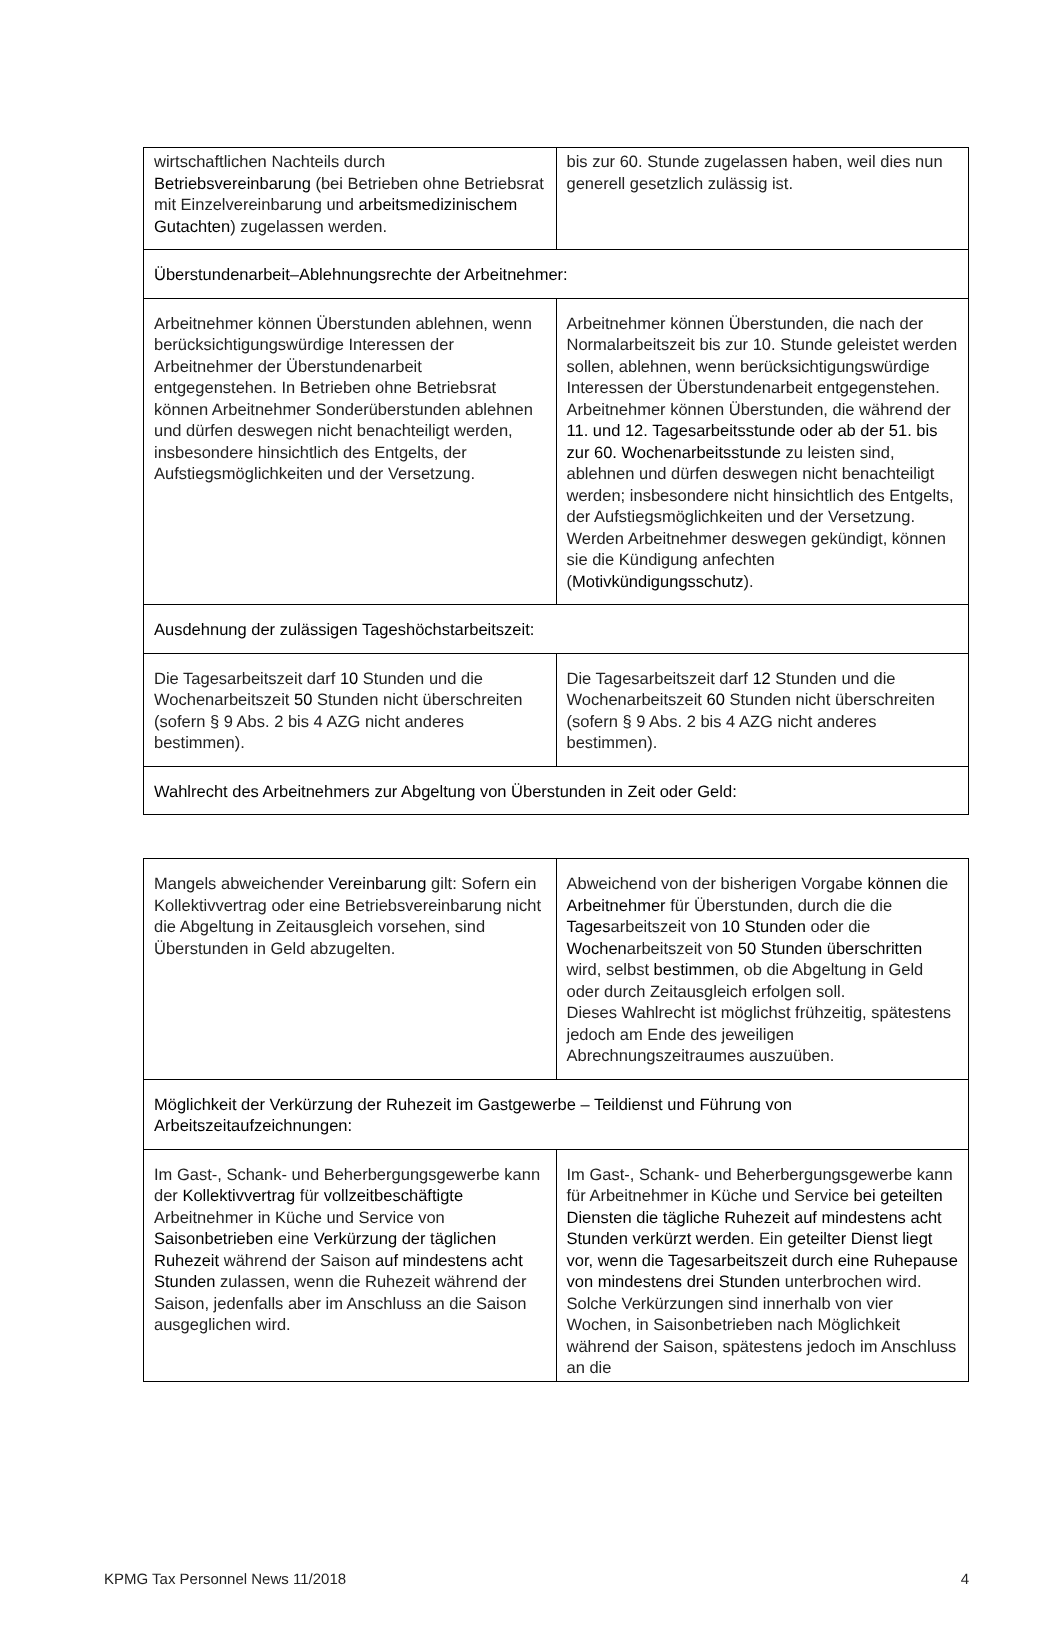| wirtschaftlichen Nachteils durch Betriebsvereinbarung (bei Betrieben ohne Betriebsrat mit Einzelvereinbarung und arbeitsmedizinischem Gutachten ) zugelassen werden. | bis zur 60. Stunde zugelassen haben, weil dies nun generell gesetzlich zulässig ist. |
| Überstundenarbeit–Ablehnungsrechte der Arbeitnehmer: | |
| Arbeitnehmer können Überstunden ablehnen, wenn berücksichtigungswürdige Interessen der Arbeitnehmer der Überstundenarbeit entgegenstehen. In Betrieben ohne Betriebsrat können Arbeitnehmer Sonderüberstunden ablehnen und dürfen deswegen nicht benachteiligt werden, insbesondere hinsichtlich des Entgelts, der Aufstiegsmöglichkeiten und der Versetzung. | Arbeitnehmer können Überstunden, die nach der Normalarbeitszeit bis zur 10. Stunde geleistet werden sollen, ablehnen, wenn berücksichtigungswürdige Interessen der Überstundenarbeit entgegenstehen. Arbeitnehmer können Überstunden, die während der 11. und 12. Tagesarbeitsstunde oder ab der 51. bis zur 60. Wochenarbeitsstunde zu leisten sind, ablehnen und dürfen deswegen nicht benachteiligt werden; insbesondere nicht hinsichtlich des Entgelts, der Aufstiegsmöglichkeiten und der Versetzung. Werden Arbeitnehmer deswegen gekündigt, können sie die Kündigung anfechten ( Motivkündigungsschutz ). |
| Ausdehnung der zulässigen Tageshöchstarbeitszeit: | |
| Die Tagesarbeitszeit darf 10 Stunden und die Wochenarbeitszeit 50 Stunden nicht überschreiten (sofern § 9 Abs. 2 bis 4 AZG nicht anderes bestimmen). | Die Tagesarbeitszeit darf 12 Stunden und die Wochenarbeitszeit 60 Stunden nicht überschreiten (sofern § 9 Abs. 2 bis 4 AZG nicht anderes bestimmen). |
| Wahlrecht des Arbeitnehmers zur Abgeltung von Überstunden in Zeit oder Geld: | |
| Mangels abweichender Vereinbarung gilt: Sofern ein Kollektivvertrag oder eine Betriebsvereinbarung nicht die Abgeltung in Zeitausgleich vorsehen, sind Überstunden in Geld abzugelten. | Abweichend von der bisherigen Vorgabe können die Arbeitnehmer für Überstunden, durch die die Tages arbeitszeit von 10 Stunden oder die Wochen arbeitszeit von 50 Stunden überschritten wird, selbst bestimmen , ob die Abgeltung in Geld oder durch Zeitausgleich erfolgen soll. Dieses Wahlrecht ist möglichst frühzeitig, spätestens jedoch am Ende des jeweiligen Abrechnungszeitraumes auszuüben. |
| Möglichkeit der Verkürzung der Ruhezeit im Gastgewerbe – Teildienst und Führung von Arbeitszeitaufzeichnungen: | |
| Im Gast-, Schank- und Beherbergungsgewerbe kann der Kollektivvertrag für vollzeitbeschäftigte Arbeitnehmer in Küche und Service von Saisonbetrieben eine Verkürzung der täglichen Ruhezeit während der Saison auf mindestens acht Stunden zulassen, wenn die Ruhezeit während der Saison, jedenfalls aber im Anschluss an die Saison ausgeglichen wird. | Im Gast-, Schank- und Beherbergungsgewerbe kann für Arbeitnehmer in Küche und Service bei geteilten Diensten die tägliche Ruhezeit auf mindestens acht Stunden verkürzt werden . Ein geteilter Dienst liegt vor, wenn die Tagesarbeitszeit durch eine Ruhepause von mindestens drei Stunden unterbrochen wird. Solche Verkürzungen sind innerhalb von vier Wochen, in Saisonbetrieben nach Möglichkeit während der Saison, spätestens jedoch im Anschluss an die |
KPMG Tax Personnel News 11/2018 4